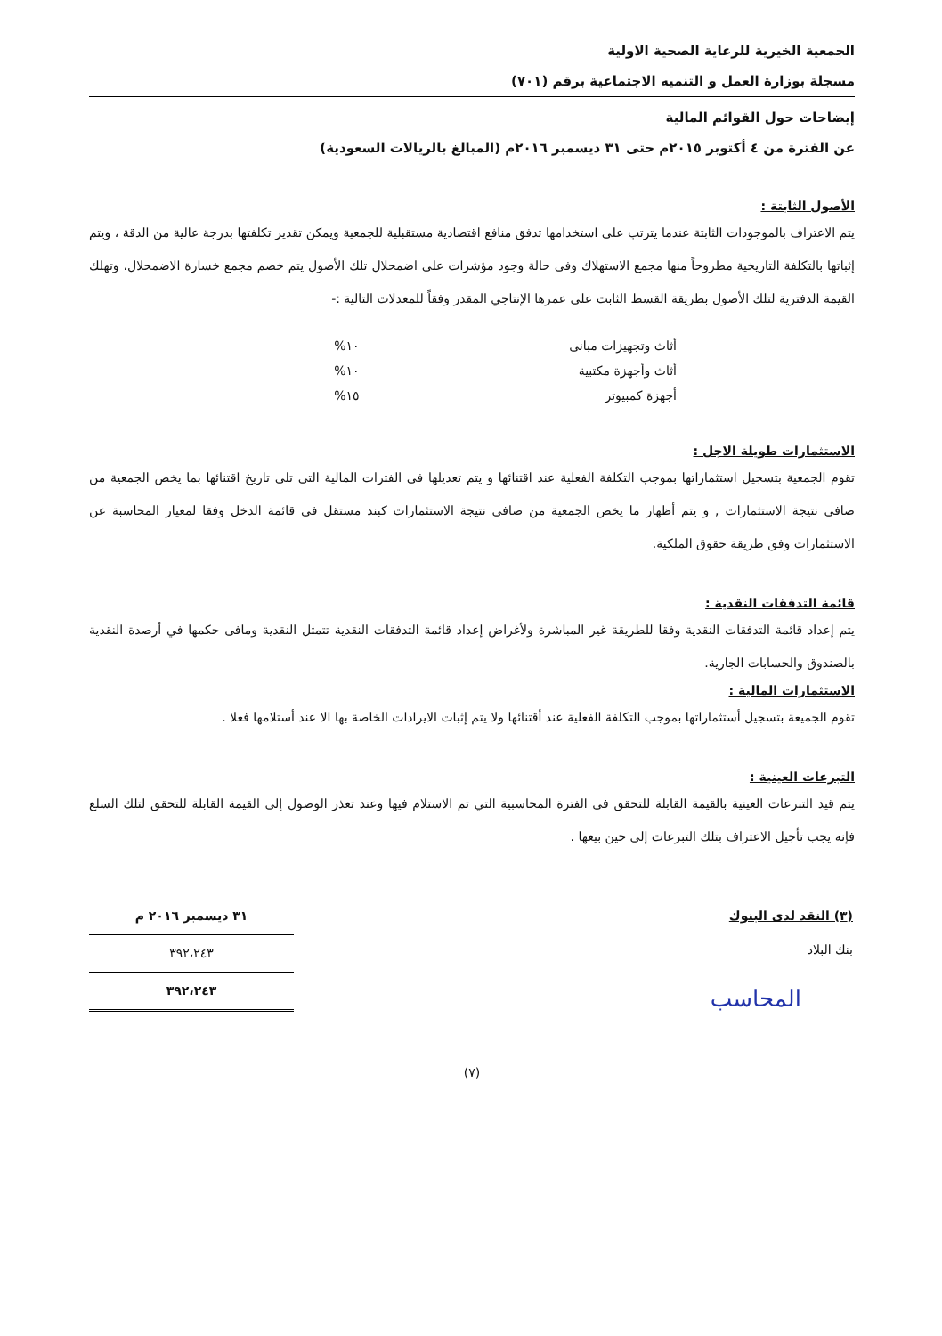الجمعية الخيرية للرعاية الصحية الاولية
مسجلة بوزارة العمل و التنميه الاجتماعية برقم (٧٠١)
إيضاحات حول القوائم المالية
عن الفترة من ٤ أكتوبر ٢٠١٥م حتى ٣١ ديسمبر ٢٠١٦م (المبالغ بالريالات السعودية)
الأصول الثابتة :
يتم الاعتراف بالموجودات الثابتة عندما يترتب على استخدامها تدفق منافع اقتصادية مستقبلية للجمعية ويمكن تقدير تكلفتها بدرجة عالية من الدقة ، ويتم إثباتها بالتكلفة التاريخية مطروحاً منها مجمع الاستهلاك وفى حالة وجود مؤشرات على اضمحلال تلك الأصول يتم خصم مجمع خسارة الاضمحلال، وتهلك القيمة الدفترية لتلك الأصول بطريقة القسط الثابت على عمرها الإنتاجي المقدر وفقاً للمعدلات التالية :-
| أثاث وتجهيزات مبانى | ١٠% |
| أثاث وأجهزة مكتبية | ١٠% |
| أجهزة كمبيوتر | ١٥% |
الاستثمارات طويلة الاجل :
تقوم الجمعية بتسجيل استثماراتها بموجب التكلفة الفعلية عند اقتنائها و يتم تعديلها فى الفترات المالية التى تلى تاريخ اقتنائها بما يخص الجمعية من صافى نتيجة الاستثمارات , و يتم أظهار ما يخص الجمعية من صافى نتيجة الاستثمارات كبند مستقل فى قائمة الدخل وفقا لمعيار المحاسبة عن الاستثمارات وفق طريقة حقوق الملكية.
قائمة التدفقات النقدية :
يتم إعداد قائمة التدفقات النقدية وفقا للطريقة غير المباشرة ولأغراض إعداد قائمة التدفقات النقدية تتمثل النقدية ومافى حكمها في أرصدة النقدية بالصندوق والحسابات الجارية.
الاستثمارات المالية :
تقوم الجميعة بتسجيل أستثماراتها بموجب التكلفة الفعلية عند أقتنائها ولا يتم إثبات الايرادات الخاصة بها الا عند أستلامها فعلا .
التبرعات العينية :
يتم قيد التبرعات العينية بالقيمة القابلة للتحقق فى الفترة المحاسبية التي تم الاستلام فيها وعند تعذر الوصول إلى القيمة القابلة للتحقق لتلك السلع فإنه يجب تأجيل الاعتراف بتلك التبرعات إلى حين بيعها .
| (٣) النقد لدى البنوك |
| بنك البلاد |
المحاسب
| ٣١ ديسمبر ٢٠١٦ م |
| --- |
| ٣٩٢،٢٤٣ |
| ٣٩٢،٢٤٣ |
(٧)